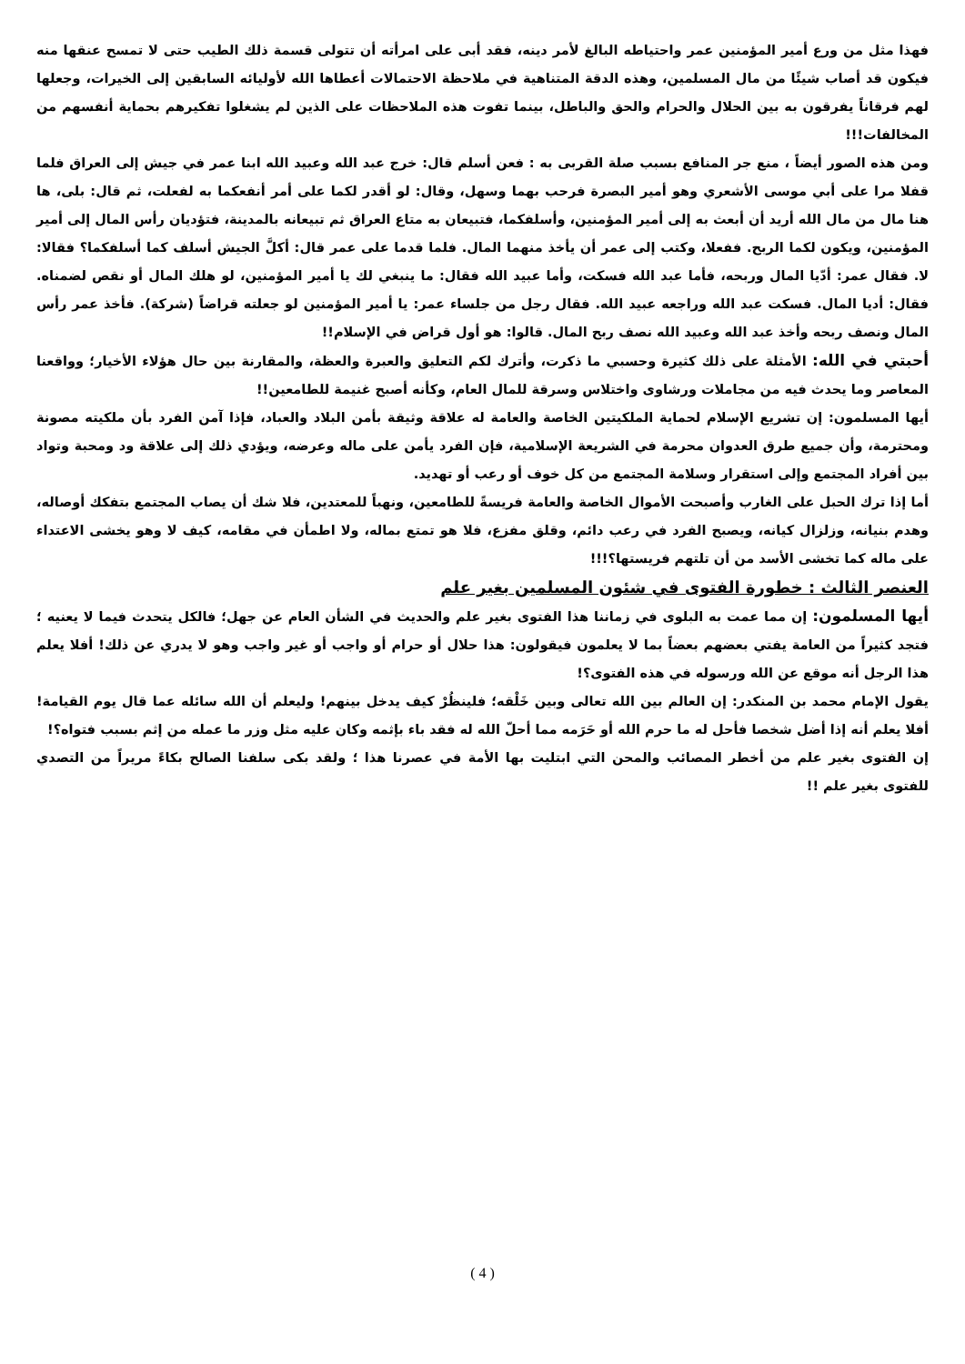فهذا مثل من ورع أمير المؤمنين عمر واحتياطه البالغ لأمر دينه، فقد أبى على امرأته أن تتولى قسمة ذلك الطيب حتى لا تمسح عنقها منه فيكون قد أصاب شيئًا من مال المسلمين، وهذه الدقة المتناهية في ملاحظة الاحتمالات أعطاها الله لأوليائه السابقين إلى الخيرات، وجعلها لهم فرقاناً يفرقون به بين الحلال والحرام والحق والباطل، بينما تفوت هذه الملاحظات على الذين لم يشغلوا تفكيرهم بحماية أنفسهم من المخالفات!!!
ومن هذه الصور أيضاً ، منع جر المنافع بسبب صلة القربى به : فعن أسلم قال: خرج عبد الله وعبيد الله ابنا عمر في جيش إلى العراق فلما قفلا مرا على أبي موسى الأشعري وهو أمير البصرة فرحب بهما وسهل، وقال: لو أقدر لكما على أمر أنفعكما به لفعلت، ثم قال: بلى، ها هنا مال من مال الله أريد أن أبعث به إلى أمير المؤمنين، وأسلفكما، فتبيعان به متاع العراق ثم تبيعانه بالمدينة، فتؤديان رأس المال إلى أمير المؤمنين، ويكون لكما الربح. ففعلا، وكتب إلى عمر أن يأخذ منهما المال. فلما قدما على عمر قال: أكلَّ الجيش أسلف كما أسلفكما؟ فقالا: لا. فقال عمر: أدّيا المال وربحه، فأما عبد الله فسكت، وأما عبيد الله فقال: ما ينبغي لك يا أمير المؤمنين، لو هلك المال أو نقص لضمناه. فقال: أديا المال. فسكت عبد الله وراجعه عبيد الله. فقال رجل من جلساء عمر: يا أمير المؤمنين لو جعلته قراضاً (شركة). فأخذ عمر رأس المال ونصف ربحه وأخذ عبد الله وعبيد الله نصف ربح المال. قالوا: هو أول قراض في الإسلام!!
أحبتي في الله: الأمثلة على ذلك كثيرة وحسبي ما ذكرت، وأترك لكم التعليق والعبرة والعظة، والمقارنة بين حال هؤلاء الأخيار؛ وواقعنا المعاصر وما يحدث فيه من مجاملات ورشاوى واختلاس وسرقة للمال العام، وكأنه أصبح غنيمة للطامعين!!
أيها المسلمون: إن تشريع الإسلام لحماية الملكيتين الخاصة والعامة له علاقة وثيقة بأمن البلاد والعباد، فإذا آمن الفرد بأن ملكيته مصونة ومحترمة، وأن جميع طرق العدوان محرمة في الشريعة الإسلامية، فإن الفرد يأمن على ماله وعرضه، ويؤدي ذلك إلى علاقة ود ومحبة وتواد بين أفراد المجتمع وإلى استقرار وسلامة المجتمع من كل خوف أو رعب أو تهديد.
أما إذا ترك الحبل على الغارب وأصبحت الأموال الخاصة والعامة فريسةً للطامعين، ونهباً للمعتدين، فلا شك أن يصاب المجتمع بتفكك أوصاله، وهدم بنيانه، وزلزال كيانه، ويصبح الفرد في رعب دائم، وقلق مفزع، فلا هو تمتع بماله، ولا اطمأن في مقامه، كيف لا وهو يخشى الاعتداء على ماله كما تخشى الأسد من أن تلتهم فريستها؟!!!
العنصر الثالث : خطورة الفتوى في شئون المسلمين بغير علم
أيها المسلمون: إن مما عمت به البلوى في زماننا هذا الفتوى بغير علم والحديث في الشأن العام عن جهل؛ فالكل يتحدث فيما لا يعنيه ؛ فتجد كثيراً من العامة يفتي بعضهم بعضاً بما لا يعلمون فيقولون: هذا حلال أو حرام أو واجب أو غير واجب وهو لا يدري عن ذلك! أفلا يعلم هذا الرجل أنه موقع عن الله ورسوله في هذه الفتوى؟!
يقول الإمام محمد بن المنكدر: إن العالم بين الله تعالى وبين خَلْقه؛ فلينظُرْ كيف يدخل بينهم! وليعلم أن الله سائله عما قال يوم القيامة! أفلا يعلم أنه إذا أضل شخصا فأحل له ما حرم الله أو حَرَمه مما أحلّ الله له فقد باء بإثمه وكان عليه مثل وزر ما عمله من إثم بسبب فتواه؟!
إن الفتوى بغير علم من أخطر المصائب والمحن التي ابتليت بها الأمة في عصرنا هذا ؛ ولقد بكى سلفنا الصالح بكاءً مريراً من التصدي للفتوى بغير علم !!
( 4 )